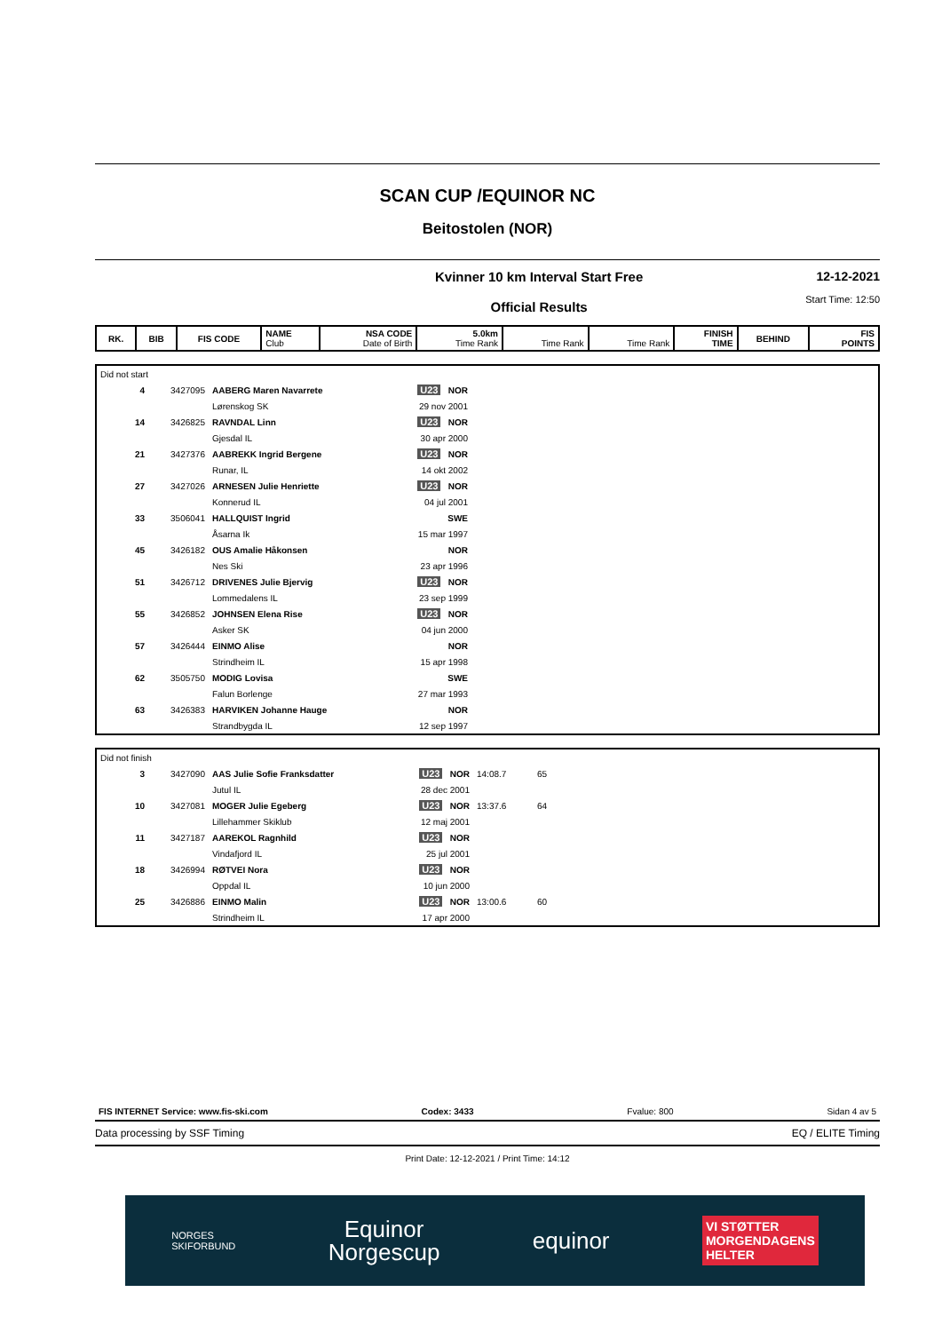SCAN CUP /EQUINOR NC
Beitostolen (NOR)
Kvinner 10 km Interval Start Free
Official Results
12-12-2021
Start Time: 12:50
| RK. | BIB | FIS CODE | NAME Club | NSA CODE Date of Birth | 5.0km Time Rank | Time Rank | Time Rank | FINISH TIME | BEHIND | FIS POINTS |
| --- | --- | --- | --- | --- | --- | --- | --- | --- | --- | --- |
| Did not start | | | | |
| 4 | 3427095 | AABERG Maren Navarrete | U23 NOR | |
| | | Lørenskog SK | 29 nov 2001 | |
| 14 | 3426825 | RAVNDAL Linn | U23 NOR | |
| | | Gjesdal IL | 30 apr 2000 | |
| 21 | 3427376 | AABREKK Ingrid Bergene | U23 NOR | |
| | | Runar, IL | 14 okt 2002 | |
| 27 | 3427026 | ARNESEN Julie Henriette | U23 NOR | |
| | | Konnerud IL | 04 jul 2001 | |
| 33 | 3506041 | HALLQUIST Ingrid | SWE | |
| | | Åsarna Ik | 15 mar 1997 | |
| 45 | 3426182 | OUS Amalie Håkonsen | NOR | |
| | | Nes Ski | 23 apr 1996 | |
| 51 | 3426712 | DRIVENES Julie Bjervig | U23 NOR | |
| | | Lommedalens IL | 23 sep 1999 | |
| 55 | 3426852 | JOHNSEN Elena Rise | U23 NOR | |
| | | Asker SK | 04 jun 2000 | |
| 57 | 3426444 | EINMO Alise | NOR | |
| | | Strindheim IL | 15 apr 1998 | |
| 62 | 3505750 | MODIG Lovisa | SWE | |
| | | Falun Borlenge | 27 mar 1993 | |
| 63 | 3426383 | HARVIKEN Johanne Hauge | NOR | |
| | | Strandbygda IL | 12 sep 1997 | |
| Did not finish | | | | | |
| 3 | 3427090 | AAS Julie Sofie Franksdatter | U23 NOR | 14:08.7 | 65 |
| | | Jutul IL | 28 dec 2001 | | |
| 10 | 3427081 | MOGER Julie Egeberg | U23 NOR | 13:37.6 | 64 |
| | | Lillehammer Skiklub | 12 maj 2001 | | |
| 11 | 3427187 | AAREKOL Ragnhild | U23 NOR | | |
| | | Vindafjord IL | 25 jul 2001 | | |
| 18 | 3426994 | RØTVEI Nora | U23 NOR | | |
| | | Oppdal IL | 10 jun 2000 | | |
| 25 | 3426886 | EINMO Malin | U23 NOR | 13:00.6 | 60 |
| | | Strindheim IL | 17 apr 2000 | | |
FIS INTERNET Service: www.fis-ski.com Codex: 3433 Fvalue: 800 Sidan 4 av 5
Data processing by SSF Timing EQ / ELITE Timing
Print Date: 12-12-2021 / Print Time: 14:12
NORGES
SKIFORBUND Equinor
Norgescup equinor VI STØTTER
MORGENDAGENS
HELTER